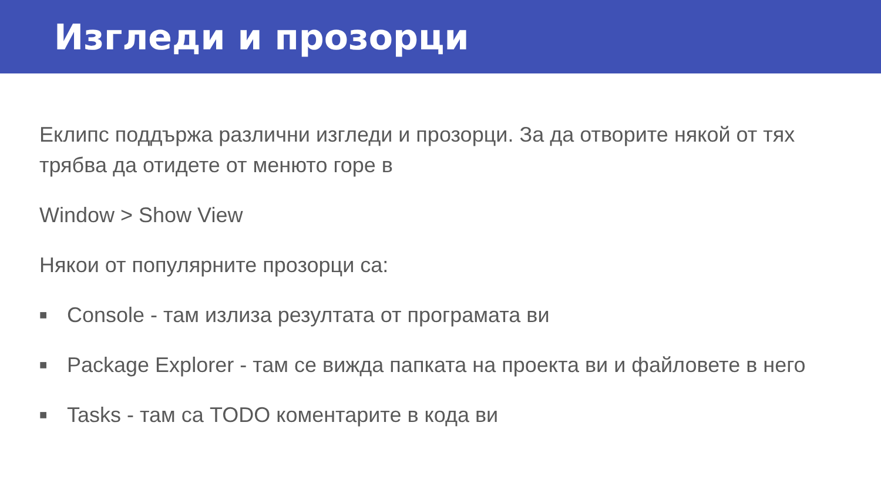Изгледи и прозорци
Еклипс поддържа различни изгледи и прозорци. За да отворите някой от тях трябва да отидете от менюто горе в
Window > Show View
Някои от популярните прозорци са:
■ Console - там излиза резултата от програмата ви
■ Package Explorer - там се вижда папката на проекта ви и файловете в него
■ Tasks - там са TODO коментарите в кода ви